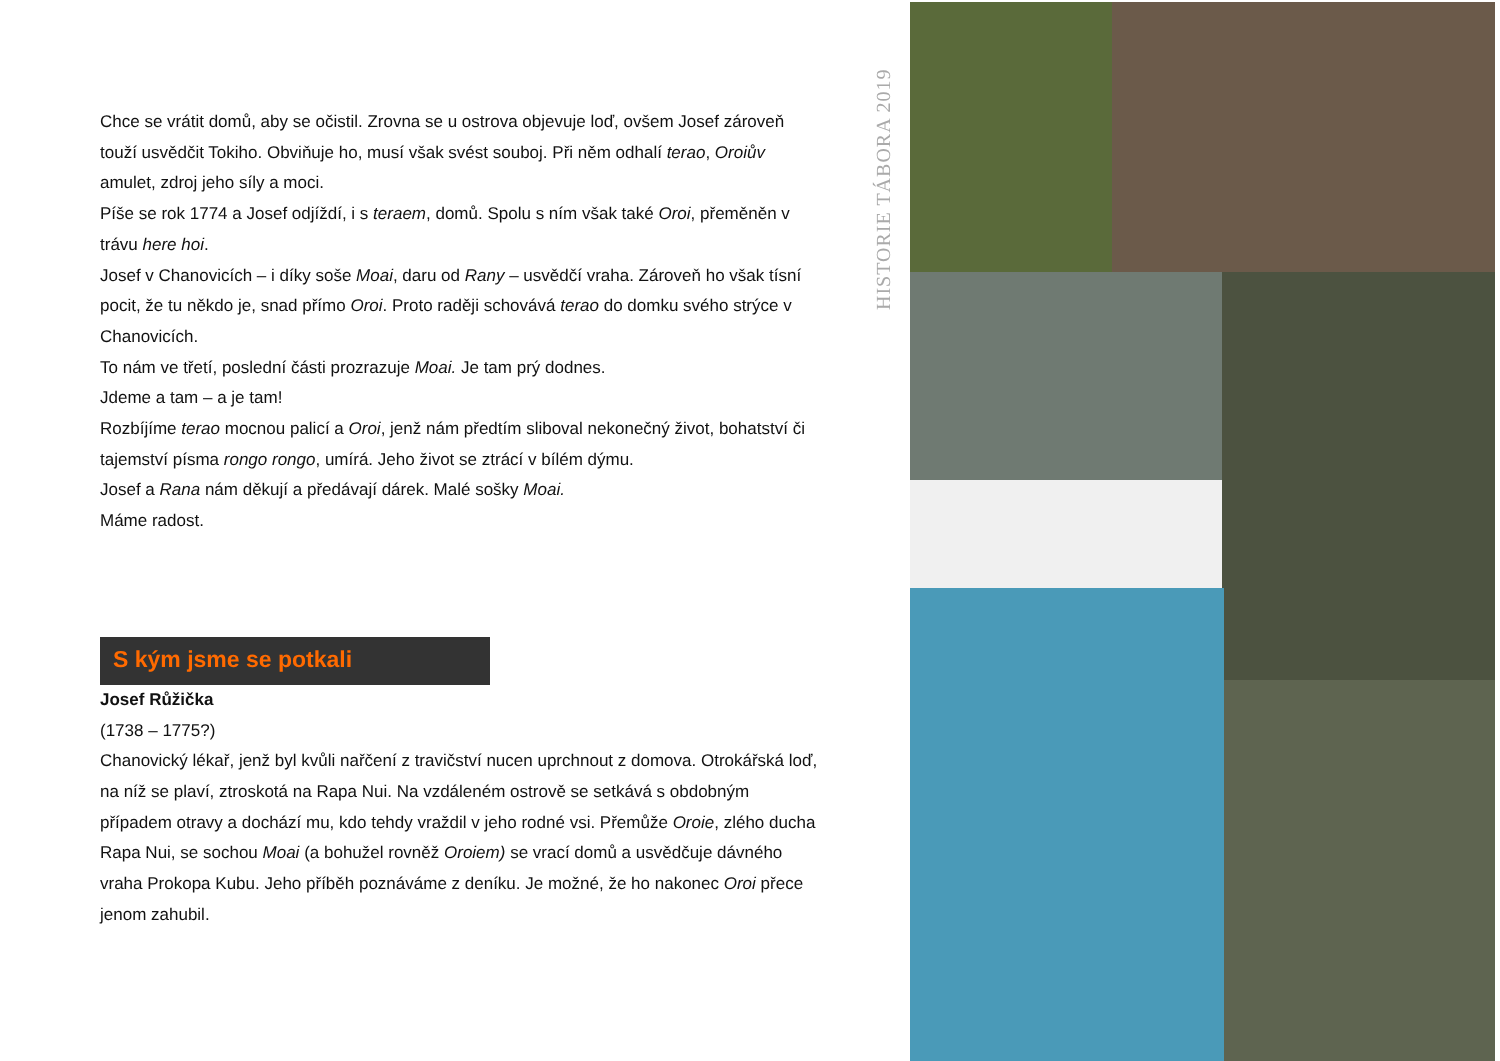HISTORIE TÁBORA 2019
Chce se vrátit domů, aby se očistil. Zrovna se u ostrova objevuje loď, ovšem Josef zároveň touží usvědčit Tokiho. Obviňuje ho, musí však svést souboj. Při něm odhalí terao, Oroiův amulet, zdroj jeho síly a moci.
Píše se rok 1774 a Josef odjíždí, i s teraem, domů. Spolu s ním však také Oroi, přeměněn v trávu here hoi.
Josef v Chanovicích – i díky soše Moai, daru od Rany – usvědčí vraha. Zároveň ho však tísní pocit, že tu někdo je, snad přímo Oroi. Proto raději schovává terao do domku svého strýce v Chanovicích.
To nám ve třetí, poslední části prozrazuje Moai. Je tam prý dodnes.
Jdeme a tam – a je tam!
Rozbíjíme terao mocnou palicí a Oroi, jenž nám předtím sliboval nekonečný život, bohatství či tajemství písma rongo rongo, umírá. Jeho život se ztrácí v bílém dýmu.
Josef a Rana nám děkují a předávají dárek. Malé sošky Moai.
Máme radost.
S kým jsme se potkali
Josef Růžička
(1738 – 1775?)
Chanovický lékař, jenž byl kvůli nařčení z travičství nucen uprchnout z domova. Otrokářská loď, na níž se plaví, ztroskotá na Rapa Nui. Na vzdáleném ostrově se setkává s obdobným případem otravy a dochází mu, kdo tehdy vraždil v jeho rodné vsi. Přemůže Oroie, zlého ducha Rapa Nui, se sochou Moai (a bohužel rovněž Oroiem) se vrací domů a usvědčuje dávného vraha Prokopa Kubu. Jeho příběh poznáváme z deníku. Je možné, že ho nakonec Oroi přece jenom zahubil.